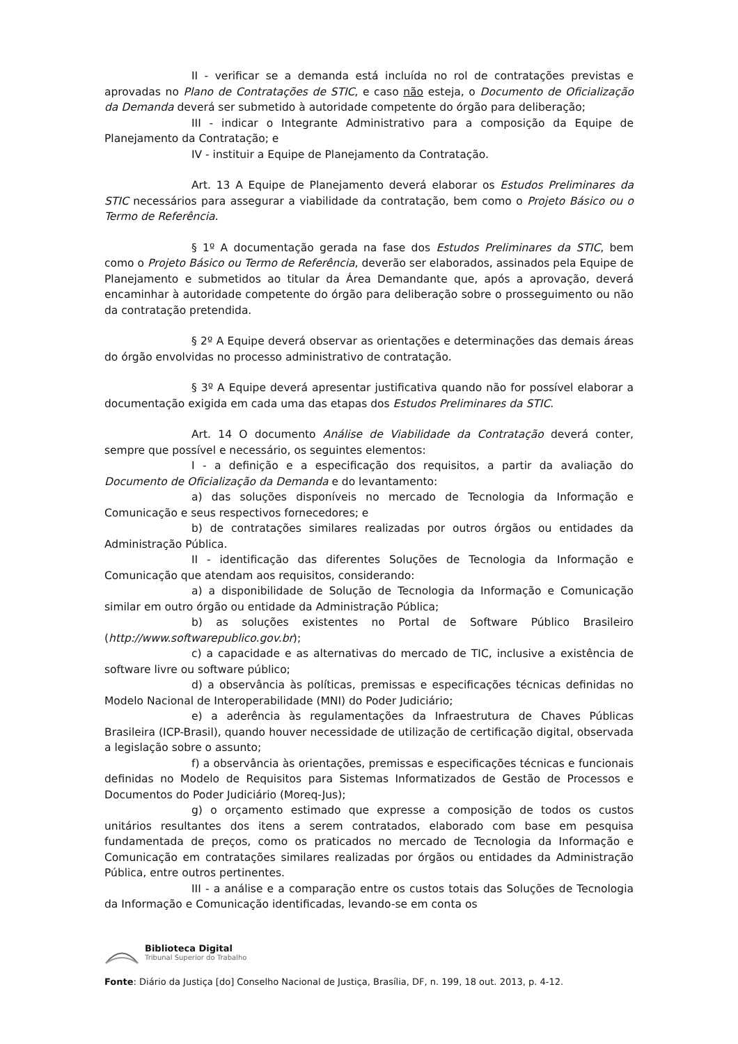II - verificar se a demanda está incluída no rol de contratações previstas e aprovadas no Plano de Contratações de STIC, e caso não esteja, o Documento de Oficialização da Demanda deverá ser submetido à autoridade competente do órgão para deliberação;
III - indicar o Integrante Administrativo para a composição da Equipe de Planejamento da Contratação; e
IV - instituir a Equipe de Planejamento da Contratação.
Art. 13 A Equipe de Planejamento deverá elaborar os Estudos Preliminares da STIC necessários para assegurar a viabilidade da contratação, bem como o Projeto Básico ou o Termo de Referência.
§ 1º A documentação gerada na fase dos Estudos Preliminares da STIC, bem como o Projeto Básico ou Termo de Referência, deverão ser elaborados, assinados pela Equipe de Planejamento e submetidos ao titular da Área Demandante que, após a aprovação, deverá encaminhar à autoridade competente do órgão para deliberação sobre o prosseguimento ou não da contratação pretendida.
§ 2º A Equipe deverá observar as orientações e determinações das demais áreas do órgão envolvidas no processo administrativo de contratação.
§ 3º A Equipe deverá apresentar justificativa quando não for possível elaborar a documentação exigida em cada uma das etapas dos Estudos Preliminares da STIC.
Art. 14 O documento Análise de Viabilidade da Contratação deverá conter, sempre que possível e necessário, os seguintes elementos:
I - a definição e a especificação dos requisitos, a partir da avaliação do Documento de Oficialização da Demanda e do levantamento:
a) das soluções disponíveis no mercado de Tecnologia da Informação e Comunicação e seus respectivos fornecedores; e
b) de contratações similares realizadas por outros órgãos ou entidades da Administração Pública.
II - identificação das diferentes Soluções de Tecnologia da Informação e Comunicação que atendam aos requisitos, considerando:
a) a disponibilidade de Solução de Tecnologia da Informação e Comunicação similar em outro órgão ou entidade da Administração Pública;
b) as soluções existentes no Portal de Software Público Brasileiro (http://www.softwarepublico.gov.br);
c) a capacidade e as alternativas do mercado de TIC, inclusive a existência de software livre ou software público;
d) a observância às políticas, premissas e especificações técnicas definidas no Modelo Nacional de Interoperabilidade (MNI) do Poder Judiciário;
e) a aderência às regulamentações da Infraestrutura de Chaves Públicas Brasileira (ICP-Brasil), quando houver necessidade de utilização de certificação digital, observada a legislação sobre o assunto;
f) a observância às orientações, premissas e especificações técnicas e funcionais definidas no Modelo de Requisitos para Sistemas Informatizados de Gestão de Processos e Documentos do Poder Judiciário (Moreq-Jus);
g) o orçamento estimado que expresse a composição de todos os custos unitários resultantes dos itens a serem contratados, elaborado com base em pesquisa fundamentada de preços, como os praticados no mercado de Tecnologia da Informação e Comunicação em contratações similares realizadas por órgãos ou entidades da Administração Pública, entre outros pertinentes.
III - a análise e a comparação entre os custos totais das Soluções de Tecnologia da Informação e Comunicação identificadas, levando-se em conta os
Biblioteca Digital
Tribunal Superior do Trabalho
Fonte: Diário da Justiça [do] Conselho Nacional de Justiça, Brasília, DF, n. 199, 18 out. 2013, p. 4-12.